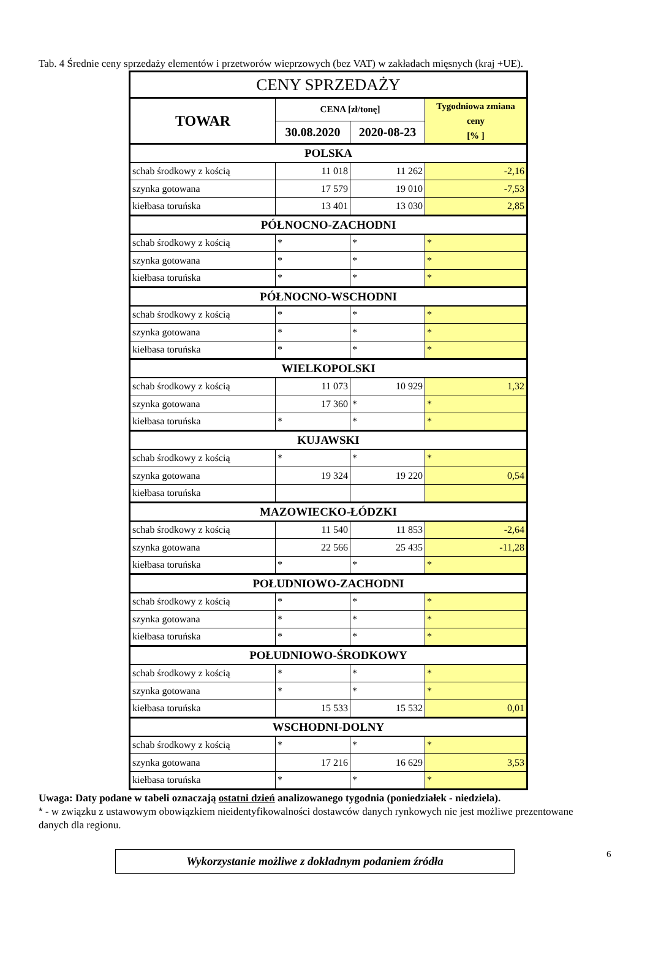Tab. 4 Średnie ceny sprzedaży elementów i przetworów wieprzowych (bez VAT) w zakładach mięsnych (kraj +UE).
| CENY SPRZEDAŻY | | | |
| --- | --- | --- | --- |
| TOWAR | CENA [zł/tonę] | | Tygodniowa zmiana ceny [% ] |
| | 30.08.2020 | 2020-08-23 | |
| POLSKA | | | |
| schab środkowy z kością | 11 018 | 11 262 | -2,16 |
| szynka gotowana | 17 579 | 19 010 | -7,53 |
| kiełbasa toruńska | 13 401 | 13 030 | 2,85 |
| PÓŁNOCNO-ZACHODNI | | | |
| schab środkowy z kością | * | * | * |
| szynka gotowana | * | * | * |
| kiełbasa toruńska | * | * | * |
| PÓŁNOCNO-WSCHODNI | | | |
| schab środkowy z kością | * | * | * |
| szynka gotowana | * | * | * |
| kiełbasa toruńska | * | * | * |
| WIELKOPOLSKI | | | |
| schab środkowy z kością | 11 073 | 10 929 | 1,32 |
| szynka gotowana | 17 360 | * | * |
| kiełbasa toruńska | * | * | * |
| KUJAWSKI | | | |
| schab środkowy z kością | * | * | * |
| szynka gotowana | 19 324 | 19 220 | 0,54 |
| kiełbasa toruńska | | | |
| MAZOWIECKO-ŁÓDZKI | | | |
| schab środkowy z kością | 11 540 | 11 853 | -2,64 |
| szynka gotowana | 22 566 | 25 435 | -11,28 |
| kiełbasa toruńska | * | * | * |
| POŁUDNIOWO-ZACHODNI | | | |
| schab środkowy z kością | * | * | * |
| szynka gotowana | * | * | * |
| kiełbasa toruńska | * | * | * |
| POŁUDNIOWO-ŚRODKOWY | | | |
| schab środkowy z kością | * | * | * |
| szynka gotowana | * | * | * |
| kiełbasa toruńska | 15 533 | 15 532 | 0,01 |
| WSCHODNI-DOLNY | | | |
| schab środkowy z kością | * | * | * |
| szynka gotowana | 17 216 | 16 629 | 3,53 |
| kiełbasa toruńska | * | * | * |
Uwaga: Daty podane w tabeli oznaczają ostatni dzień analizowanego tygodnia (poniedziałek - niedziela).
* - w związku z ustawowym obowiązkiem nieidentyfikowalności dostawców danych rynkowych nie jest możliwe prezentowane danych dla regionu.
Wykorzystanie możliwe z dokładnym podaniem źródła
6